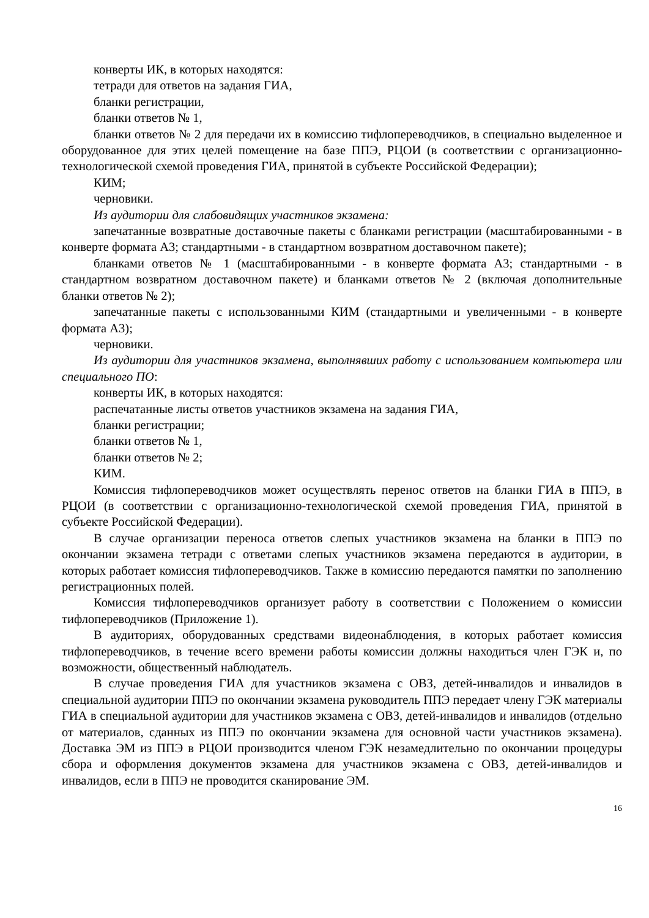конверты ИК, в которых находятся:
тетради для ответов на задания ГИА,
бланки регистрации,
бланки ответов № 1,
бланки ответов № 2 для передачи их в комиссию тифлопереводчиков, в специально выделенное и оборудованное для этих целей помещение на базе ППЭ, РЦОИ (в соответствии с организационно-технологической схемой проведения ГИА, принятой в субъекте Российской Федерации);
КИМ;
черновики.
Из аудитории для слабовидящих участников экзамена:
запечатанные возвратные доставочные пакеты с бланками регистрации (масштабированными - в конверте формата А3; стандартными - в стандартном возвратном доставочном пакете);
бланками ответов № 1 (масштабированными - в конверте формата А3; стандартными - в стандартном возвратном доставочном пакете) и бланками ответов № 2 (включая дополнительные бланки ответов № 2);
запечатанные пакеты с использованными КИМ (стандартными и увеличенными - в конверте формата А3);
черновики.
Из аудитории для участников экзамена, выполнявших работу с использованием компьютера или специального ПО:
конверты ИК, в которых находятся:
распечатанные листы ответов участников экзамена на задания ГИА,
бланки регистрации;
бланки ответов № 1,
бланки ответов № 2;
КИМ.
Комиссия тифлопереводчиков может осуществлять перенос ответов на бланки ГИА в ППЭ, в РЦОИ (в соответствии с организационно-технологической схемой проведения ГИА, принятой в субъекте Российской Федерации).
В случае организации переноса ответов слепых участников экзамена на бланки в ППЭ по окончании экзамена тетради с ответами слепых участников экзамена передаются в аудитории, в которых работает комиссия тифлопереводчиков. Также в комиссию передаются памятки по заполнению регистрационных полей.
Комиссия тифлопереводчиков организует работу в соответствии с Положением о комиссии тифлопереводчиков (Приложение 1).
В аудиториях, оборудованных средствами видеонаблюдения, в которых работает комиссия тифлопереводчиков, в течение всего времени работы комиссии должны находиться член ГЭК и, по возможности, общественный наблюдатель.
В случае проведения ГИА для участников экзамена с ОВЗ, детей-инвалидов и инвалидов в специальной аудитории ППЭ по окончании экзамена руководитель ППЭ передает члену ГЭК материалы ГИА в специальной аудитории для участников экзамена с ОВЗ, детей-инвалидов и инвалидов (отдельно от материалов, сданных из ППЭ по окончании экзамена для основной части участников экзамена). Доставка ЭМ из ППЭ в РЦОИ производится членом ГЭК незамедлительно по окончании процедуры сбора и оформления документов экзамена для участников экзамена с ОВЗ, детей-инвалидов и инвалидов, если в ППЭ не проводится сканирование ЭМ.
16